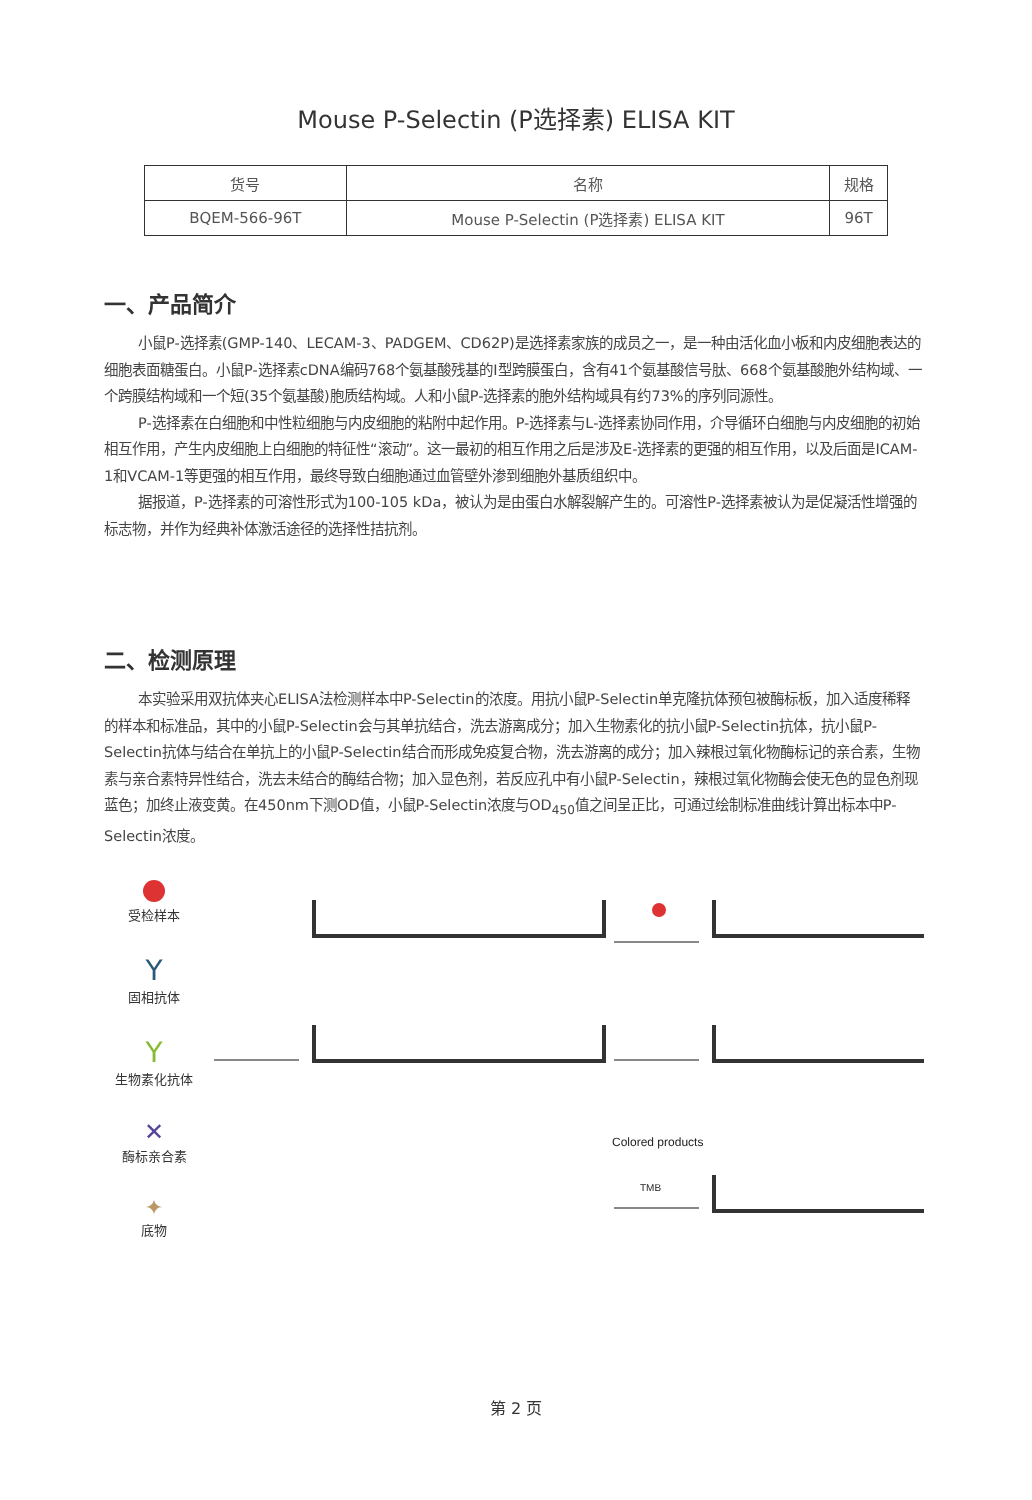Mouse P-Selectin (P选择素) ELISA KIT
| 货号 | 名称 | 规格 |
| --- | --- | --- |
| BQEM-566-96T | Mouse P-Selectin (P选择素) ELISA KIT | 96T |
一、产品简介
小鼠P-选择素(GMP-140、LECAM-3、PADGEM、CD62P)是选择素家族的成员之一，是一种由活化血小板和内皮细胞表达的细胞表面糖蛋白。小鼠P-选择素cDNA编码768个氨基酸残基的I型跨膜蛋白，含有41个氨基酸信号肽、668个氨基酸胞外结构域、一个跨膜结构域和一个短(35个氨基酸)胞质结构域。人和小鼠P-选择素的胞外结构域具有约73%的序列同源性。
P-选择素在白细胞和中性粒细胞与内皮细胞的粘附中起作用。P-选择素与L-选择素协同作用，介导循环白细胞与内皮细胞的初始相互作用，产生内皮细胞上白细胞的特征性“滚动”。这一最初的相互作用之后是涉及E-选择素的更强的相互作用，以及后面是ICAM-1和VCAM-1等更强的相互作用，最终导致白细胞通过血管壁外渗到细胞外基质组织中。
据报道，P-选择素的可溶性形式为100-105 kDa，被认为是由蛋白水解裂解产生的。可溶性P-选择素被认为是促凝活性增强的标志物，并作为经典补体激活途径的选择性拮抗剂。
二、检测原理
本实验采用双抗体夹心ELISA法检测样本中P-Selectin的浓度。用抗小鼠P-Selectin单克隆抗体预包被酶标板，加入适度稀释的样本和标准品，其中的小鼠P-Selectin会与其单抗结合，洗去游离成分；加入生物素化的抗小鼠P-Selectin抗体，抗小鼠P-Selectin抗体与结合在单抗上的小鼠P-Selectin结合而形成免疫复合物，洗去游离的成分；加入辣根过氧化物酶标记的亲合素，生物素与亲合素特异性结合，洗去未结合的酶结合物；加入显色剂，若反应孔中有小鼠P-Selectin，辣根过氧化物酶会使无色的显色剂现蓝色；加终止液变黄。在450nm下测OD值，小鼠P-Selectin浓度与OD<sub>450</sub>值之间呈正比，可通过绘制标准曲线计算出标本中P-Selectin浓度。
受检样本
Y
固相抗体
Y
生物素化抗体
✕
酶标亲合素
✦
底物
Colored products
TMB
第 2 页